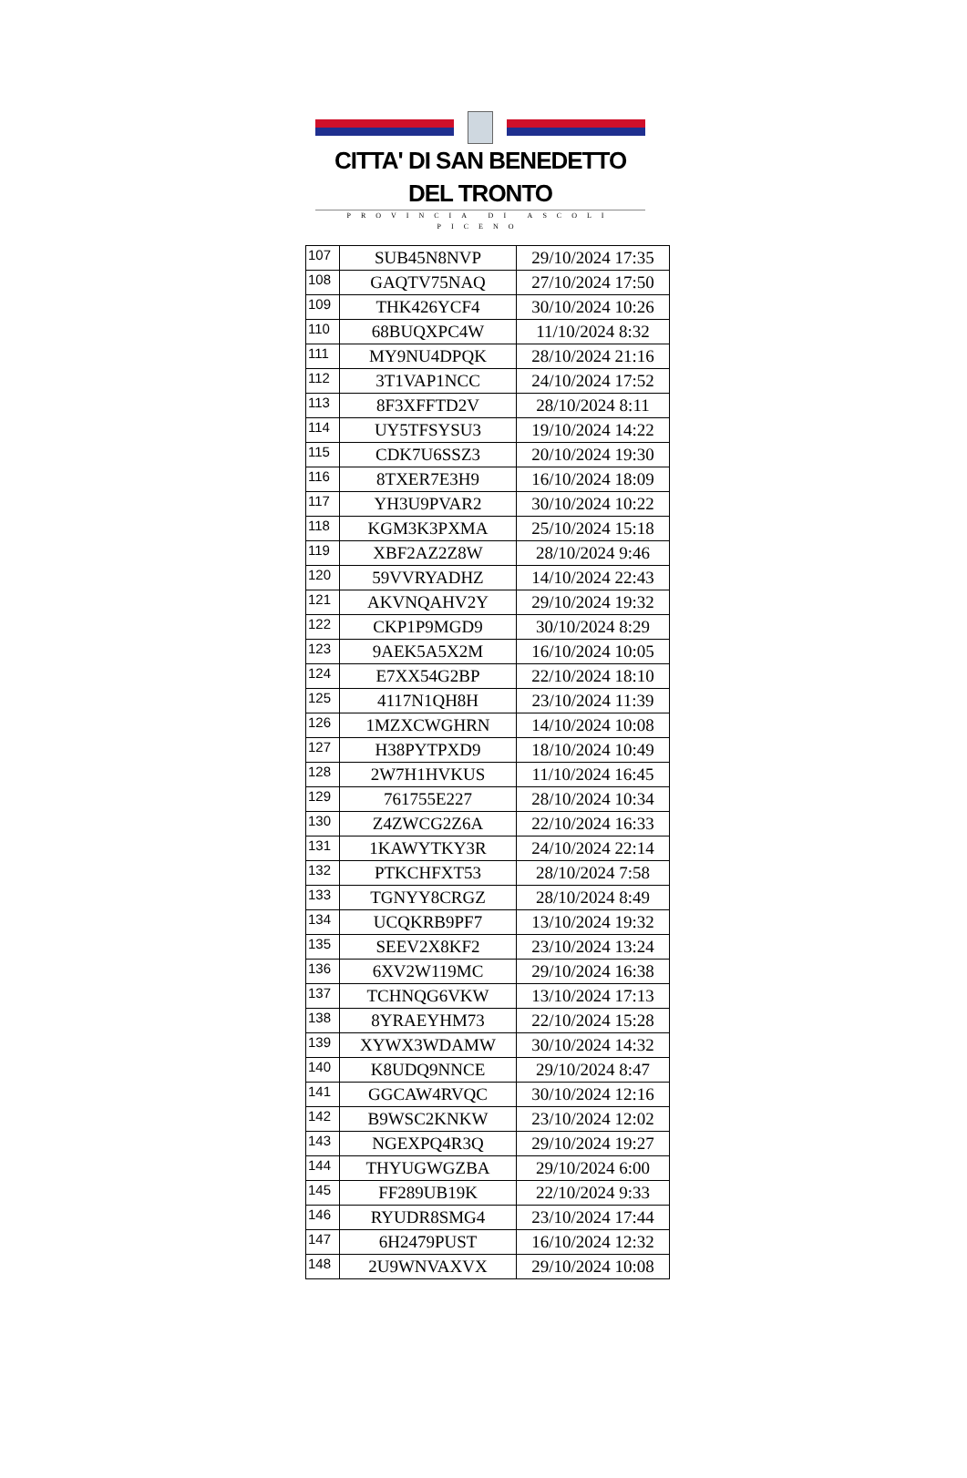CITTA' DI SAN BENEDETTO DEL TRONTO
PROVINCIA DI ASCOLI PICENO
| 107 | SUB45N8NVP | 29/10/2024 17:35 |
| 108 | GAQTV75NAQ | 27/10/2024 17:50 |
| 109 | THK426YCF4 | 30/10/2024 10:26 |
| 110 | 68BUQXPC4W | 11/10/2024 8:32 |
| 111 | MY9NU4DPQK | 28/10/2024 21:16 |
| 112 | 3T1VAP1NCC | 24/10/2024 17:52 |
| 113 | 8F3XFFTD2V | 28/10/2024 8:11 |
| 114 | UY5TFSYSU3 | 19/10/2024 14:22 |
| 115 | CDK7U6SSZ3 | 20/10/2024 19:30 |
| 116 | 8TXER7E3H9 | 16/10/2024 18:09 |
| 117 | YH3U9PVAR2 | 30/10/2024 10:22 |
| 118 | KGM3K3PXMA | 25/10/2024 15:18 |
| 119 | XBF2AZ2Z8W | 28/10/2024 9:46 |
| 120 | 59VVRYADHZ | 14/10/2024 22:43 |
| 121 | AKVNQAHV2Y | 29/10/2024 19:32 |
| 122 | CKP1P9MGD9 | 30/10/2024 8:29 |
| 123 | 9AEK5A5X2M | 16/10/2024 10:05 |
| 124 | E7XX54G2BP | 22/10/2024 18:10 |
| 125 | 4117N1QH8H | 23/10/2024 11:39 |
| 126 | 1MZXCWGHRN | 14/10/2024 10:08 |
| 127 | H38PYTPXD9 | 18/10/2024 10:49 |
| 128 | 2W7H1HVKUS | 11/10/2024 16:45 |
| 129 | 761755E227 | 28/10/2024 10:34 |
| 130 | Z4ZWCG2Z6A | 22/10/2024 16:33 |
| 131 | 1KAWYTKY3R | 24/10/2024 22:14 |
| 132 | PTKCHFXT53 | 28/10/2024 7:58 |
| 133 | TGNYY8CRGZ | 28/10/2024 8:49 |
| 134 | UCQKRB9PF7 | 13/10/2024 19:32 |
| 135 | SEEV2X8KF2 | 23/10/2024 13:24 |
| 136 | 6XV2W119MC | 29/10/2024 16:38 |
| 137 | TCHNQG6VKW | 13/10/2024 17:13 |
| 138 | 8YRAEYHM73 | 22/10/2024 15:28 |
| 139 | XYWX3WDAMW | 30/10/2024 14:32 |
| 140 | K8UDQ9NNCE | 29/10/2024 8:47 |
| 141 | GGCAW4RVQC | 30/10/2024 12:16 |
| 142 | B9WSC2KNKW | 23/10/2024 12:02 |
| 143 | NGEXPQ4R3Q | 29/10/2024 19:27 |
| 144 | THYUGWGZBA | 29/10/2024 6:00 |
| 145 | FF289UB19K | 22/10/2024 9:33 |
| 146 | RYUDR8SMG4 | 23/10/2024 17:44 |
| 147 | 6H2479PUST | 16/10/2024 12:32 |
| 148 | 2U9WNVAXVX | 29/10/2024 10:08 |